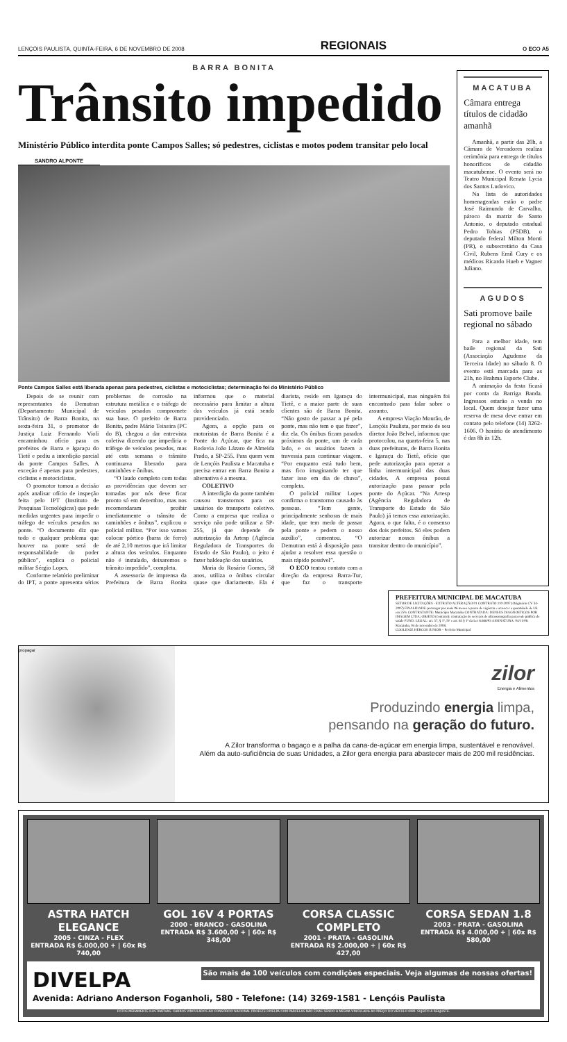LENÇÓIS PAULISTA, QUINTA-FEIRA, 6 DE NOVEMBRO DE 2008 REGIONAIS O ECO A5
BARRA BONITA
Trânsito impedido
Ministério Público interdita ponte Campos Salles; só pedestres, ciclistas e motos podem transitar pelo local
SANDRO ALPONTE
Ponte Campos Salles está liberada apenas para pedestres, ciclistas e motociclistas; determinação foi do Ministério Público
Depois de se reunir com representantes do Demutran (Departamento Municipal de Trânsito) de Barra Bonita, na sexta-feira 31, o promotor de Justiça Luiz Fernando Violi encaminhou ofício para os prefeitos de Barra e Igaraçu do Tietê e pediu a interdição parcial da ponte Campos Salles. A exceção é apenas para pedestres, ciclistas e motociclistas.
O promotor tomou a decisão após analisar ofício de inspeção feita pelo IPT (Instituto de Pesquisas Tecnológicas) que pede medidas urgentes para impedir o tráfego de veículos pesados na ponte. “O documento diz que todo e qualquer problema que houver na ponte será de responsabilidade do poder público”, explica o policial militar Sérgio Lopes.
Conforme relatório preliminar do IPT, a ponte apresenta sérios problemas de corrosão na estrutura metálica e o tráfego de veículos pesados compromete sua base. O prefeito de Barra Bonita, padre Mário Teixeira (PC do B), chegou a dar entrevista coletiva dizendo que impediria o tráfego de veículos pesados, mas até esta semana o trânsito continuava liberado para caminhões e ônibus.
“O laudo completo com todas as providências que devem ser tomadas por nós deve ficar pronto só em dezembro, mas nos recomendaram proibir imediatamente o trânsito de caminhões e ônibus”, explicou o policial militar. “Por isso vamos colocar pórtico (barra de ferro) de até 2,10 metros que irá limitar a altura dos veículos. Enquanto não é instalado, deixaremos o trânsito impedido”, completa.
A assessoria de imprensa da Prefeitura de Barra Bonita informou que o material necessário para limitar a altura dos veículos já está sendo providenciado.
Agora, a opção para os motoristas de Barra Bonita é a Ponte do Açúcar, que fica na Rodovia João Lázaro de Almeida Prado, a SP-255. Para quem vem de Lençóis Paulista e Macatuba e precisa entrar em Barra Bonita a alternativa é a mesma.
COLETIVO
A interdição da ponte também causou transtornos para os usuários do transporte coletivo. Como a empresa que realiza o serviço não pode utilizar a SP-255, já que depende de autorização da Artesp (Agência Reguladora de Transportes do Estado de São Paulo), o jeito é fazer baldeação dos usuários.
Maria do Rosário Gomes, 58 anos, utiliza o ônibus circular quase que diariamente. Ela é diarista, reside em Igaraçu do Tietê, e a maior parte de suas clientes são de Barra Bonita. “Não gosto de passar a pé pela ponte, mas não tem o que fazer”, diz ela. Os ônibus ficam parados próximos da ponte, um de cada lado, e os usuários fazem a travessia para continuar viagem. “Por enquanto está tudo bem, mas fico imaginando ter que fazer isso em dia de chuva”, completa.
O policial militar Lopes confirma o transtorno causado às pessoas. “Tem gente, principalmente senhoras de mais idade, que tem medo de passar pela ponte e pedem o nosso auxílio”, comentou. “O Demutran está à disposição para ajudar a resolver essa questão o mais rápido possível”.
O ECO tentou contato com a direção da empresa Barra-Tur, que faz o transporte intermunicipal, mas ninguém foi encontrado para falar sobre o assunto.
A empresa Viação Mourão, de Lençóis Paulista, por meio de seu diretor João Belvel, informou que protocolou, na quarta-feira 5, nas duas prefeituras, de Barra Bonita e Igaraçu do Tietê, ofício que pede autorização para operar a linha intermunicipal das duas cidades. A empresa possui autorização para passar pela ponte do Açúcar. “Na Artesp (Agência Reguladora de Transporte do Estado de São Paulo) já temos essa autorização. Agora, o que falta, é o consenso dos dois prefeitos. Só eles podem autorizar nossos ônibus a transitar dentro do município”.
MACATUBA
Câmara entrega títulos de cidadão amanhã
Amanhã, a partir das 20h, a Câmara de Vereadores realiza cerimônia para entrega de títulos honoríficos de cidadão macatubense. O evento será no Teatro Municipal Renata Lycia dos Santos Ludovico.
Na lista de autoridades homenageadas estão o padre José Raimundo de Carvalho, pároco da matriz de Santo Antonio, o deputado estadual Pedro Tobias (PSDB), o deputado federal Milton Monti (PR), o subsecretário da Casa Civil, Rubens Emil Cury e os médicos Ricardo Hueb e Vagner Juliano.
AGUDOS
Sati promove baile regional no sábado
Para a melhor idade, tem baile regional da Sati (Associação Agudense da Terceira Idade) no sábado 8. O evento está marcada para as 21h, no Brahma Esporte Clube.
A animação da festa ficará por conta da Barriga Banda. Ingressos estarão a venda no local. Quem desejar fazer uma reserva de mesa deve entrar em contato pelo telefone (14) 3262-1606. O horário de atendimento é das 8h às 12h.
PREFEITURA MUNICIPAL DE MACATUBA
SETOR DE LICITAÇÕES - EXTRATO ALTERAÇÃO 01 CONTRATO 110-2007 (Originário CV 34-2007) FINALIDADE: prorrogar por mais 06 meses o prazo de vigência e acrescer a quantidade de US em 25% CONTRATANTE: Município Macatuba CONTRATADA: DENSUS DIAGNOSTICOS POR IMAGEM LTDA; OBJETO (contrato): contratação de serviços de ultrassonografia para rede pública de saúde FUND. LEGAL: art. 57, § 1º, IV e art. 65 § 1º da Lei 8.666/93 ASSINATURA: 04/11/08.
Macatuba, 04 de novembro de 2008.
COOLIDGE HERCOS JUNIOR – Prefeito Municipal
propagar
zilor
Energia e Alimentos
Produzindo energia limpa,
pensando na geração do futuro.
A Zilor transforma o bagaço e a palha da cana-de-açúcar em energia limpa, sustentável e renovável.
Além da auto-suficiência de suas Unidades, a Zilor gera energia para abastecer mais de 200 mil residências.
ASTRA HATCH ELEGANCE
2005 - CINZA - FLEX
ENTRADA R$ 6.000,00 + | 60x R$ 740,00
GOL 16V 4 PORTAS
2000 - BRANCO - GASOLINA
ENTRADA R$ 3.600,00 + | 60x R$ 348,00
CORSA CLASSIC COMPLETO
2001 - PRATA - GASOLINA
ENTRADA R$ 2.000,00 + | 60x R$ 427,00
CORSA SEDAN 1.8
2003 - PRATA - GASOLINA
ENTRADA R$ 4.000,00 + | 60x R$ 580,00
DIVELPA São mais de 100 veículos com condições especiais. Veja algumas de nossas ofertas!
Avenida: Adriano Anderson Foganholi, 580 - Telefone: (14) 3269-1581 - Lençóis Paulista
FOTOS MERAMENTE ILUSTRATIVAS. CARROS VINCULADOS AO CONSÓRCIO NACIONAL PROESTE DIVELPA COM PARCELAS NÃO FIXAS SENDO A MESMA VINCULADA AO PREÇO DO VEÍCULO 0KM. SUJEITO A REAJUSTE.